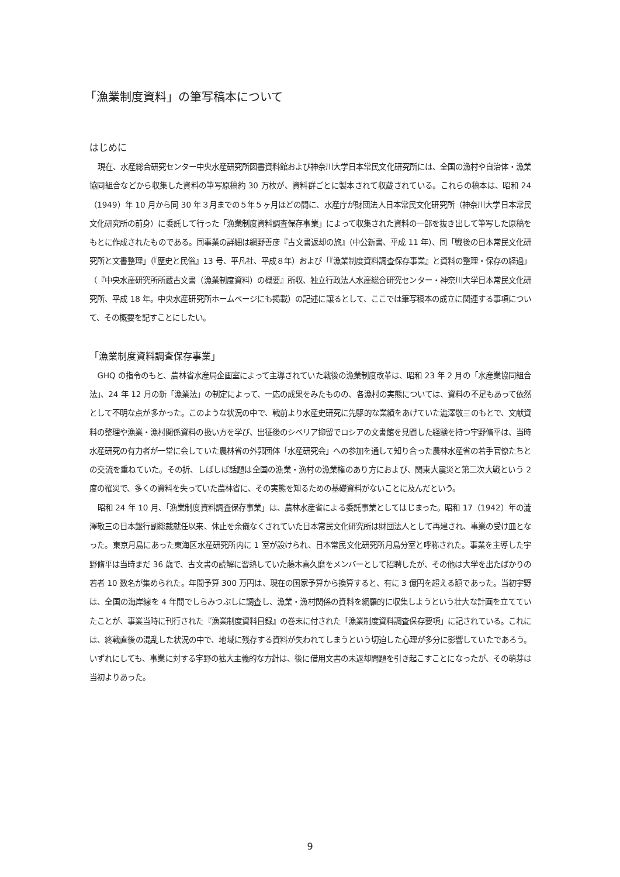「漁業制度資料」の筆写稿本について
はじめに
現在、水産総合研究センター中央水産研究所図書資料館および神奈川大学日本常民文化研究所には、全国の漁村や自治体・漁業協同組合などから収集した資料の筆写原稿約 30 万枚が、資料群ごとに製本されて収蔵されている。これらの稿本は、昭和 24（1949）年 10 月から同 30 年３月までの５年５ヶ月ほどの間に、水産庁が財団法人日本常民文化研究所（神奈川大学日本常民文化研究所の前身）に委託して行った「漁業制度資料調査保存事業」によって収集された資料の一部を抜き出して筆写した原稿をもとに作成されたものである。同事業の詳細は網野善彦『古文書返却の旅』（中公新書、平成 11 年）、同「戦後の日本常民文化研究所と文書整理」（『歴史と民俗』13 号、平凡社、平成８年）および「『漁業制度資料調査保存事業』と資料の整理・保存の経過」（『中央水産研究所所蔵古文書（漁業制度資料）の概要』所収、独立行政法人水産総合研究センター・神奈川大学日本常民文化研究所、平成 18 年。中央水産研究所ホームページにも掲載）の記述に譲るとして、ここでは筆写稿本の成立に関連する事項について、その概要を記すことにしたい。
「漁業制度資料調査保存事業」
GHQ の指令のもと、農林省水産局企画室によって主導されていた戦後の漁業制度改革は、昭和 23 年 2 月の「水産業協同組合法」、24 年 12 月の新「漁業法」の制定によって、一応の成果をみたものの、各漁村の実態については、資料の不足もあって依然として不明な点が多かった。このような状況の中で、戦前より水産史研究に先駆的な業績をあげていた澁澤敬三のもとで、文献資料の整理や漁業・漁村関係資料の扱い方を学び、出征後のシベリア抑留でロシアの文書館を見聞した経験を持つ宇野脩平は、当時水産研究の有力者が一堂に会していた農林省の外郭団体「水産研究会」への参加を通して知り合った農林水産省の若手官僚たちとの交流を重ねていた。その折、しばしば話題は全国の漁業・漁村の漁業権のあり方におよび、関東大震災と第二次大戦という 2 度の罹災で、多くの資料を失っていた農林省に、その実態を知るための基礎資料がないことに及んだという。
昭和 24 年 10 月、「漁業制度資料調査保存事業」は、農林水産省による委託事業としてはじまった。昭和 17（1942）年の澁澤敬三の日本銀行副総裁就任以来、休止を余儀なくされていた日本常民文化研究所は財団法人として再建され、事業の受け皿となった。東京月島にあった東海区水産研究所内に 1 室が設けられ、日本常民文化研究所月島分室と呼称された。事業を主導した宇野脩平は当時まだ 36 歳で、古文書の読解に習熟していた藤木喜久磨をメンバーとして招聘したが、その他は大学を出たばかりの若者 10 数名が集められた。年間予算 300 万円は、現在の国家予算から換算すると、有に 3 億円を超える額であった。当初宇野は、全国の海岸線を 4 年間でしらみつぶしに調査し、漁業・漁村関係の資料を網羅的に収集しようという壮大な計画を立てていたことが、事業当時に刊行された『漁業制度資料目録』の巻末に付された「漁業制度資料調査保存要項」に記されている。これには、終戦直後の混乱した状況の中で、地域に残存する資料が失われてしまうという切迫した心理が多分に影響していたであろう。いずれにしても、事業に対する宇野の拡大主義的な方針は、後に借用文書の未返却問題を引き起こすことになったが、その萌芽は当初よりあった。
9